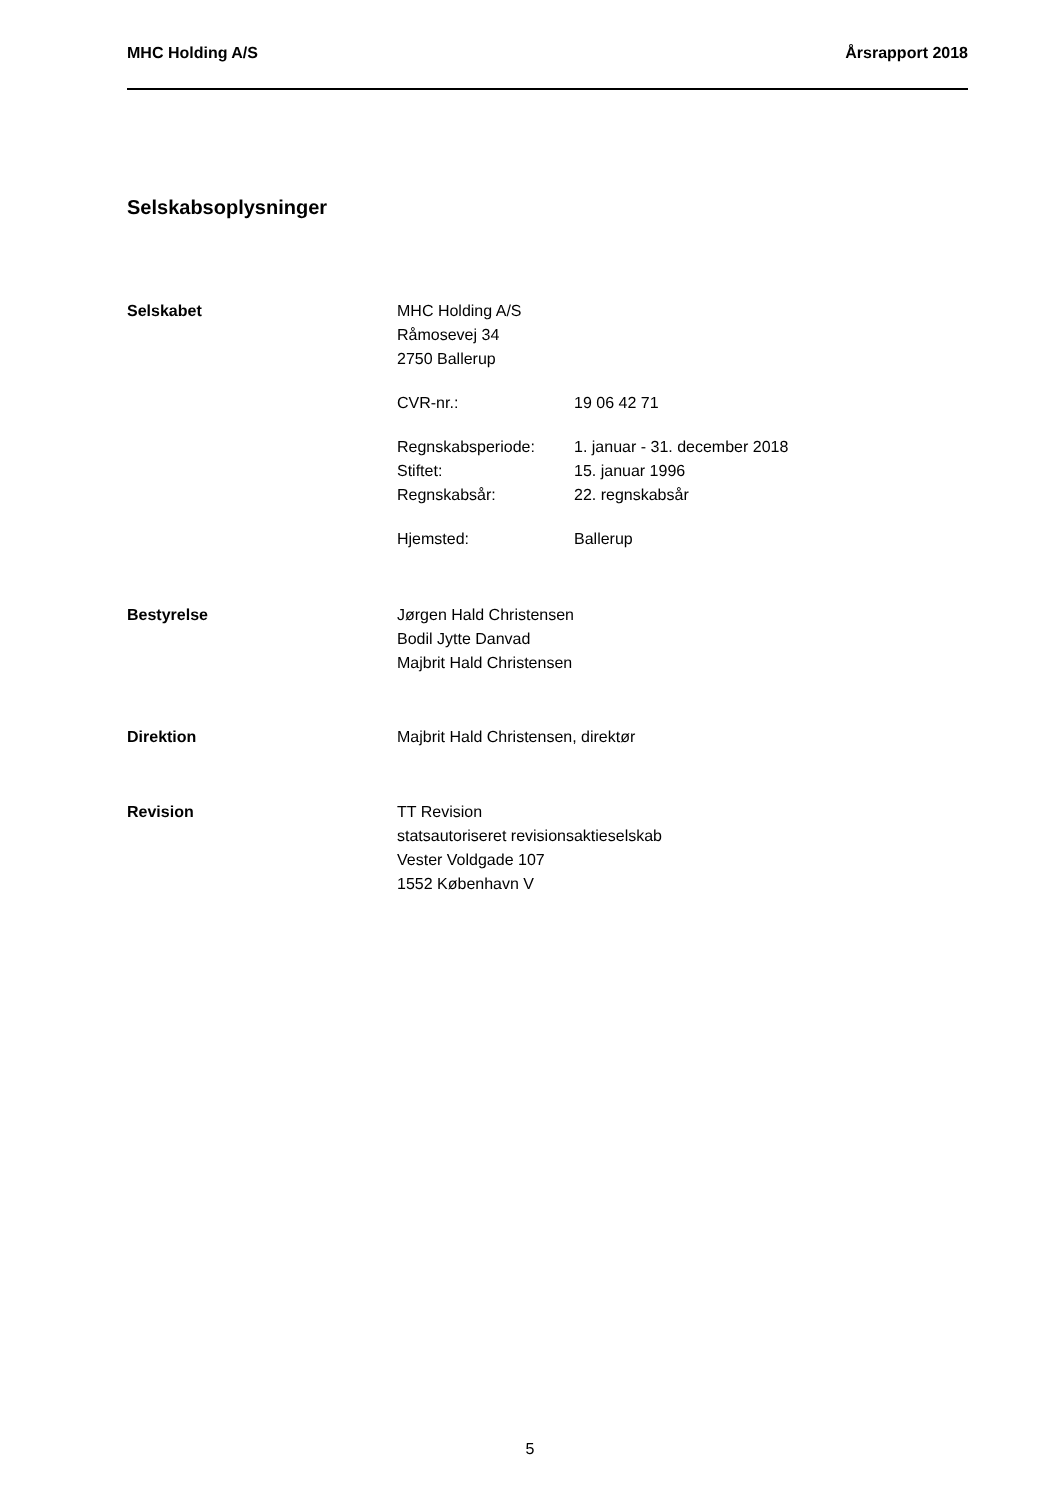MHC Holding A/S Årsrapport 2018
Selskabsoplysninger
Selskabet MHC Holding A/S
Råmosevej 34
2750 Ballerup
CVR-nr.: 19 06 42 71
Regnskabsperiode: 1. januar - 31. december 2018
Stiftet: 15. januar 1996
Regnskabsår: 22. regnskabsår
Hjemsted: Ballerup
Bestyrelse Jørgen Hald Christensen
Bodil Jytte Danvad
Majbrit Hald Christensen
Direktion Majbrit Hald Christensen, direktør
Revision TT Revision
statsautoriseret revisionsaktieselskab
Vester Voldgade 107
1552 København V
5